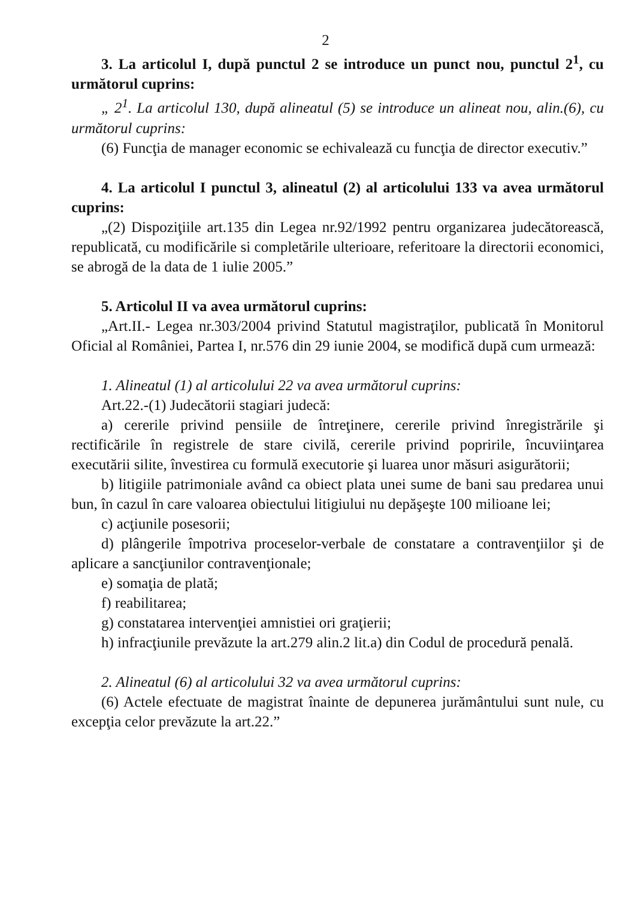2
3. La articolul I, după punctul 2 se introduce un punct nou, punctul 2<sup>1</sup>, cu următorul cuprins:
„ 2<sup>1</sup>. La articolul 130, după alineatul (5) se introduce un alineat nou, alin.(6), cu următorul cuprins:
(6) Funcţia de manager economic se echivalează cu funcţia de director executiv.”
4. La articolul I punctul 3, alineatul (2) al articolului 133 va avea următorul cuprins:
„(2) Dispoziţiile art.135 din Legea nr.92/1992 pentru organizarea judecătorească, republicată, cu modificările si completările ulterioare, referitoare la directorii economici, se abrogă de la data de 1 iulie 2005.”
5. Articolul II va avea următorul cuprins:
„Art.II.- Legea nr.303/2004 privind Statutul magistraţilor, publicată în Monitorul Oficial al României, Partea I, nr.576 din 29 iunie 2004, se modifică după cum urmează:
1. Alineatul (1) al articolului 22 va avea următorul cuprins:
Art.22.-(1) Judecătorii stagiari judecă:
a) cererile privind pensiile de întreţinere, cererile privind înregistrările şi rectificările în registrele de stare civilă, cererile privind popririle, încuviinţarea executării silite, învestirea cu formulă executorie şi luarea unor măsuri asigurătorii;
b) litigiile patrimoniale având ca obiect plata unei sume de bani sau predarea unui bun, în cazul în care valoarea obiectului litigiului nu depăşeşte 100 milioane lei;
c) acţiunile posesorii;
d) plângerile împotriva proceselor-verbale de constatare a contravenţiilor şi de aplicare a sancţiunilor contravenţionale;
e) somaţia de plată;
f) reabilitarea;
g) constatarea intervenţiei amnistiei ori graţierii;
h) infracţiunile prevăzute la art.279 alin.2 lit.a) din Codul de procedură penală.
2. Alineatul (6) al articolului 32 va avea următorul cuprins:
(6) Actele efectuate de magistrat înainte de depunerea jurământului sunt nule, cu excepţia celor prevăzute la art.22.”